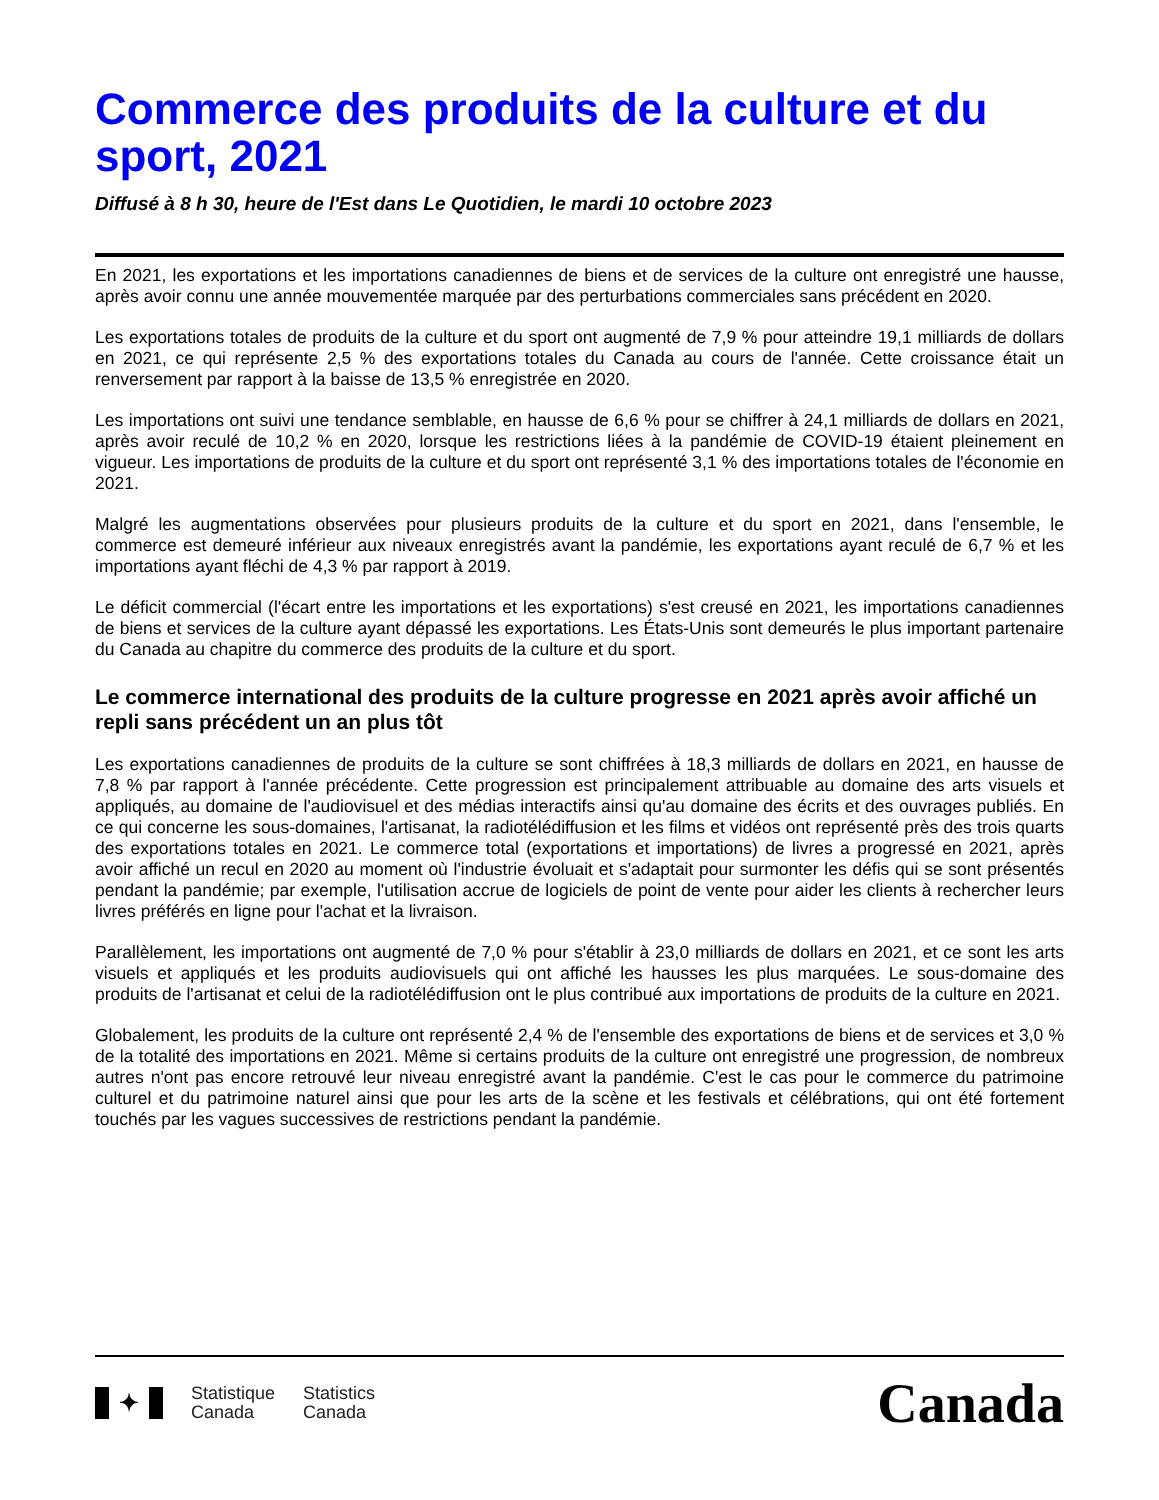Commerce des produits de la culture et du sport, 2021
Diffusé à 8 h 30, heure de l'Est dans Le Quotidien, le mardi 10 octobre 2023
En 2021, les exportations et les importations canadiennes de biens et de services de la culture ont enregistré une hausse, après avoir connu une année mouvementée marquée par des perturbations commerciales sans précédent en 2020.
Les exportations totales de produits de la culture et du sport ont augmenté de 7,9 % pour atteindre 19,1 milliards de dollars en 2021, ce qui représente 2,5 % des exportations totales du Canada au cours de l'année. Cette croissance était un renversement par rapport à la baisse de 13,5 % enregistrée en 2020.
Les importations ont suivi une tendance semblable, en hausse de 6,6 % pour se chiffrer à 24,1 milliards de dollars en 2021, après avoir reculé de 10,2 % en 2020, lorsque les restrictions liées à la pandémie de COVID-19 étaient pleinement en vigueur. Les importations de produits de la culture et du sport ont représenté 3,1 % des importations totales de l'économie en 2021.
Malgré les augmentations observées pour plusieurs produits de la culture et du sport en 2021, dans l'ensemble, le commerce est demeuré inférieur aux niveaux enregistrés avant la pandémie, les exportations ayant reculé de 6,7 % et les importations ayant fléchi de 4,3 % par rapport à 2019.
Le déficit commercial (l'écart entre les importations et les exportations) s'est creusé en 2021, les importations canadiennes de biens et services de la culture ayant dépassé les exportations. Les États-Unis sont demeurés le plus important partenaire du Canada au chapitre du commerce des produits de la culture et du sport.
Le commerce international des produits de la culture progresse en 2021 après avoir affiché un repli sans précédent un an plus tôt
Les exportations canadiennes de produits de la culture se sont chiffrées à 18,3 milliards de dollars en 2021, en hausse de 7,8 % par rapport à l'année précédente. Cette progression est principalement attribuable au domaine des arts visuels et appliqués, au domaine de l'audiovisuel et des médias interactifs ainsi qu'au domaine des écrits et des ouvrages publiés. En ce qui concerne les sous-domaines, l'artisanat, la radiotélédiffusion et les films et vidéos ont représenté près des trois quarts des exportations totales en 2021. Le commerce total (exportations et importations) de livres a progressé en 2021, après avoir affiché un recul en 2020 au moment où l'industrie évoluait et s'adaptait pour surmonter les défis qui se sont présentés pendant la pandémie; par exemple, l'utilisation accrue de logiciels de point de vente pour aider les clients à rechercher leurs livres préférés en ligne pour l'achat et la livraison.
Parallèlement, les importations ont augmenté de 7,0 % pour s'établir à 23,0 milliards de dollars en 2021, et ce sont les arts visuels et appliqués et les produits audiovisuels qui ont affiché les hausses les plus marquées. Le sous-domaine des produits de l'artisanat et celui de la radiotélédiffusion ont le plus contribué aux importations de produits de la culture en 2021.
Globalement, les produits de la culture ont représenté 2,4 % de l'ensemble des exportations de biens et de services et 3,0 % de la totalité des importations en 2021. Même si certains produits de la culture ont enregistré une progression, de nombreux autres n'ont pas encore retrouvé leur niveau enregistré avant la pandémie. C'est le cas pour le commerce du patrimoine culturel et du patrimoine naturel ainsi que pour les arts de la scène et les festivals et célébrations, qui ont été fortement touchés par les vagues successives de restrictions pendant la pandémie.
✦
Statistique
Canada
Statistics
Canada
Canada